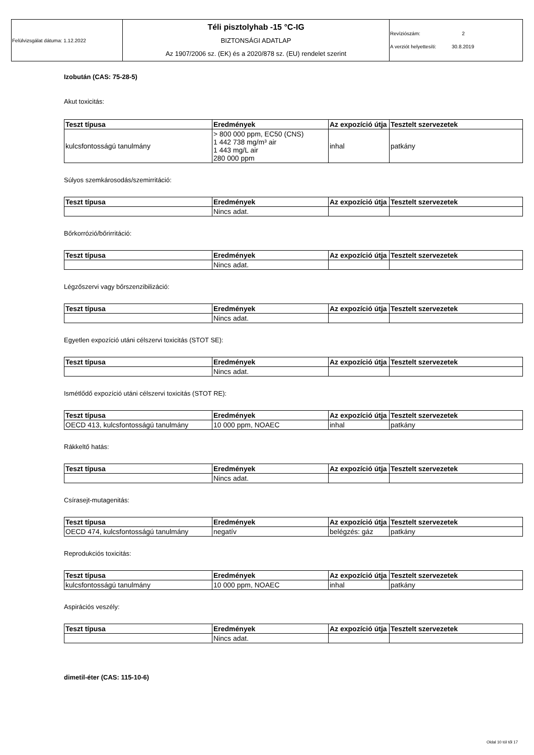| Felülvizsgálat dátuma: 1.12.2022 | Téli pisztolyhab -15 °C-IG BIZTONSÁGI ADATLAP Az 1907/2006 sz. (EK) és a 2020/878 sz. (EU) rendelet szerint | Revíziószám: 2 A verziót helyettesíti: 30.8.2019 |
Izobután (CAS: 75-28-5)
Akut toxicitás:
| Teszt típusa | Eredmények | Az expozíció útja | Tesztelt szervezetek |
| --- | --- | --- | --- |
| kulcsfontosságú tanulmány | > 800 000 ppm, EC50 (CNS) 1 442 738 mg/m³ air 1 443 mg/L air 280 000 ppm | inhal | patkány |
Súlyos szemkárosodás/szemirritáció:
| Teszt típusa | Eredmények | Az expozíció útja | Tesztelt szervezetek |
| --- | --- | --- | --- |
| | Nincs adat. | | |
Bőrkorrózió/bőrirritáció:
| Teszt típusa | Eredmények | Az expozíció útja | Tesztelt szervezetek |
| --- | --- | --- | --- |
| | Nincs adat. | | |
Légzőszervi vagy bőrszenzibilizáció:
| Teszt típusa | Eredmények | Az expozíció útja | Tesztelt szervezetek |
| --- | --- | --- | --- |
| | Nincs adat. | | |
Egyetlen expozíció utáni célszervi toxicitás (STOT SE):
| Teszt típusa | Eredmények | Az expozíció útja | Tesztelt szervezetek |
| --- | --- | --- | --- |
| | Nincs adat. | | |
Ismétlődő expozíció utáni célszervi toxicitás (STOT RE):
| Teszt típusa | Eredmények | Az expozíció útja | Tesztelt szervezetek |
| --- | --- | --- | --- |
| OECD 413, kulcsfontosságú tanulmány | 10 000 ppm, NOAEC | inhal | patkány |
Rákkeltő hatás:
| Teszt típusa | Eredmények | Az expozíció útja | Tesztelt szervezetek |
| --- | --- | --- | --- |
| | Nincs adat. | | |
Csírasejt-mutagenitás:
| Teszt típusa | Eredmények | Az expozíció útja | Tesztelt szervezetek |
| --- | --- | --- | --- |
| OECD 474, kulcsfontosságú tanulmány | negatív | belégzés: gáz | patkány |
Reprodukciós toxicitás:
| Teszt típusa | Eredmények | Az expozíció útja | Tesztelt szervezetek |
| --- | --- | --- | --- |
| kulcsfontosságú tanulmány | 10 000 ppm, NOAEC | inhal | patkány |
Aspirációs veszély:
| Teszt típusa | Eredmények | Az expozíció útja | Tesztelt szervezetek |
| --- | --- | --- | --- |
| | Nincs adat. | | |
dimetil-éter (CAS: 115-10-6)
Oldal 10 tól től 17